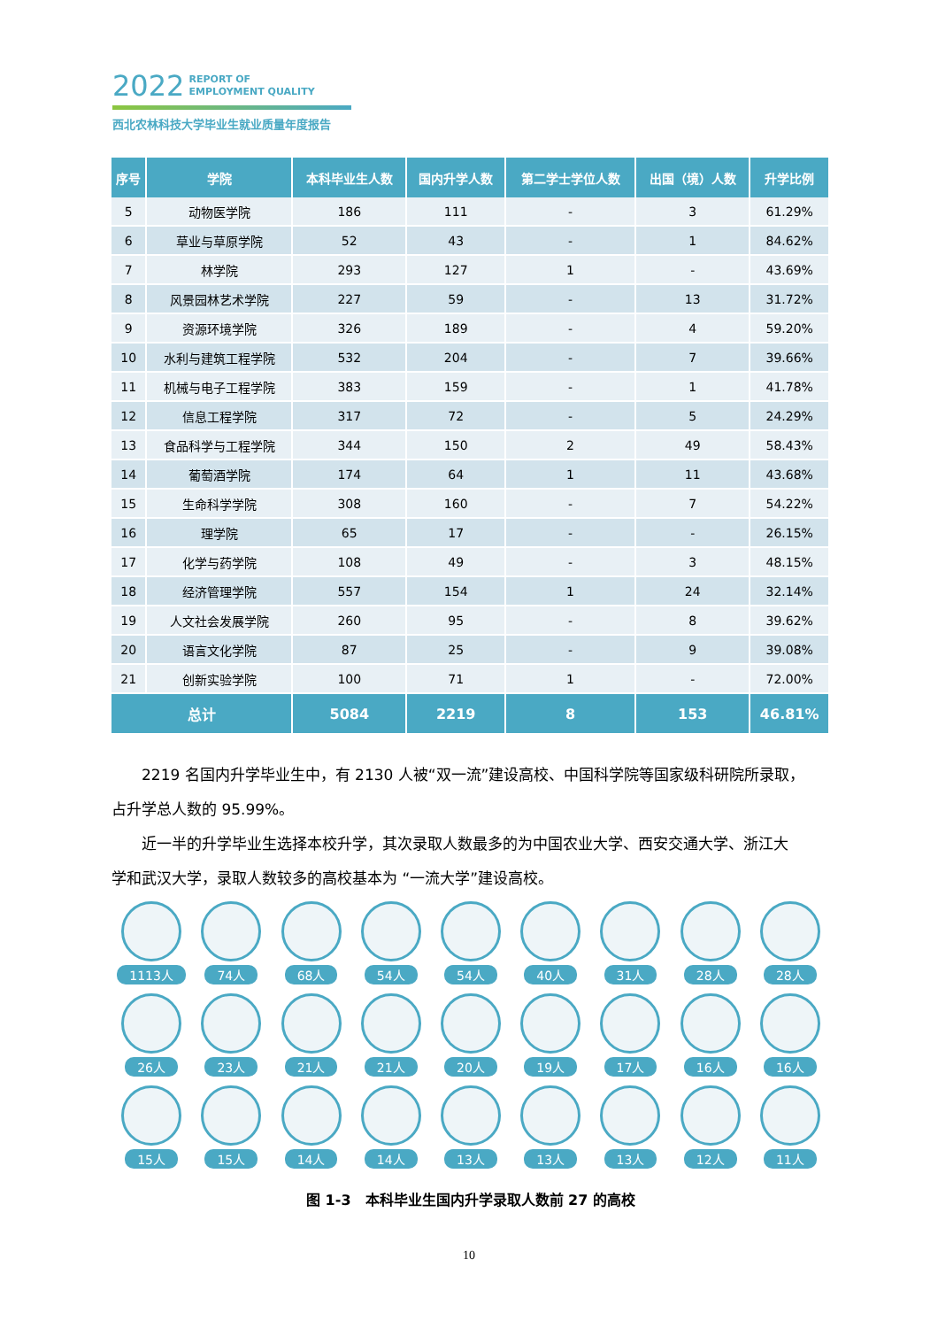2022 REPORT OF
EMPLOYMENT QUALITY
西北农林科技大学毕业生就业质量年度报告
| 序号 | 学院 | 本科毕业生人数 | 国内升学人数 | 第二学士学位人数 | 出国（境）人数 | 升学比例 |
| --- | --- | --- | --- | --- | --- | --- |
| 5 | 动物医学院 | 186 | 111 | - | 3 | 61.29% |
| 6 | 草业与草原学院 | 52 | 43 | - | 1 | 84.62% |
| 7 | 林学院 | 293 | 127 | 1 | - | 43.69% |
| 8 | 风景园林艺术学院 | 227 | 59 | - | 13 | 31.72% |
| 9 | 资源环境学院 | 326 | 189 | - | 4 | 59.20% |
| 10 | 水利与建筑工程学院 | 532 | 204 | - | 7 | 39.66% |
| 11 | 机械与电子工程学院 | 383 | 159 | - | 1 | 41.78% |
| 12 | 信息工程学院 | 317 | 72 | - | 5 | 24.29% |
| 13 | 食品科学与工程学院 | 344 | 150 | 2 | 49 | 58.43% |
| 14 | 葡萄酒学院 | 174 | 64 | 1 | 11 | 43.68% |
| 15 | 生命科学学院 | 308 | 160 | - | 7 | 54.22% |
| 16 | 理学院 | 65 | 17 | - | - | 26.15% |
| 17 | 化学与药学院 | 108 | 49 | - | 3 | 48.15% |
| 18 | 经济管理学院 | 557 | 154 | 1 | 24 | 32.14% |
| 19 | 人文社会发展学院 | 260 | 95 | - | 8 | 39.62% |
| 20 | 语言文化学院 | 87 | 25 | - | 9 | 39.08% |
| 21 | 创新实验学院 | 100 | 71 | 1 | - | 72.00% |
| 总计 | | 5084 | 2219 | 8 | 153 | 46.81% |
2219 名国内升学毕业生中，有 2130 人被“双一流”建设高校、中国科学院等国家级科研院所录取，
占升学总人数的 95.99%。
近一半的升学毕业生选择本校升学，其次录取人数最多的为中国农业大学、西安交通大学、浙江大
学和武汉大学，录取人数较多的高校基本为 “一流大学”建设高校。
1113人
74人
68人
54人
54人
40人
31人
28人
28人
26人
23人
21人
21人
20人
19人
17人
16人
16人
15人
15人
14人
14人
13人
13人
13人
12人
11人
图 1-3　本科毕业生国内升学录取人数前 27 的高校
10